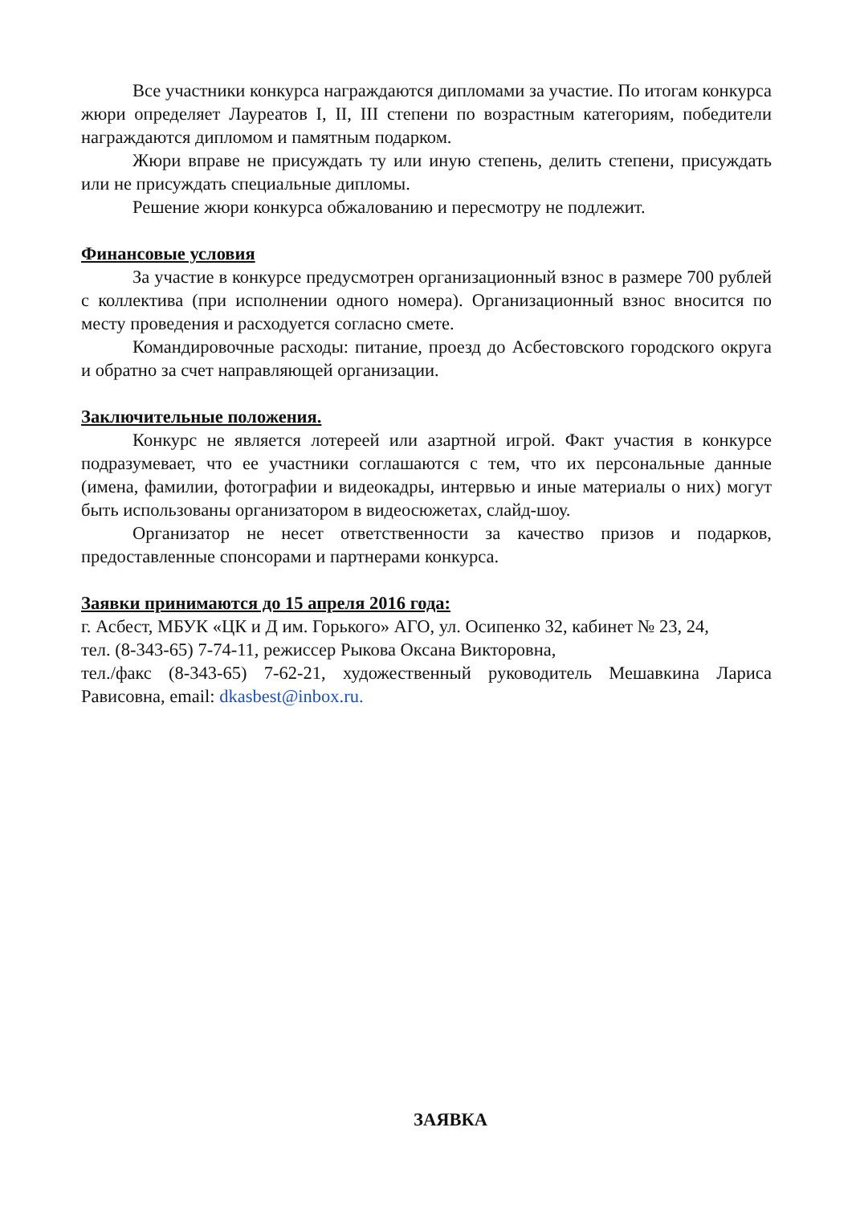Все участники конкурса награждаются дипломами за участие. По итогам конкурса жюри определяет Лауреатов I, II, III степени по возрастным категориям, победители награждаются дипломом и памятным подарком.
Жюри вправе не присуждать ту или иную степень, делить степени, присуждать или не присуждать специальные дипломы.
Решение жюри конкурса обжалованию и пересмотру не подлежит.
Финансовые условия
За участие в конкурсе предусмотрен организационный взнос в размере 700 рублей с коллектива (при исполнении одного номера). Организационный взнос вносится по месту проведения и расходуется согласно смете.
Командировочные расходы: питание, проезд до Асбестовского городского округа и обратно за счет направляющей организации.
Заключительные положения.
Конкурс не является лотереей или азартной игрой. Факт участия в конкурсе подразумевает, что ее участники соглашаются с тем, что их персональные данные (имена, фамилии, фотографии и видеокадры, интервью и иные материалы о них) могут быть использованы организатором в видеосюжетах, слайд-шоу.
Организатор не несет ответственности за качество призов и подарков, предоставленные спонсорами и партнерами конкурса.
Заявки принимаются до 15 апреля 2016 года:
г. Асбест, МБУК «ЦК и Д им. Горького» АГО, ул. Осипенко 32, кабинет № 23, 24,
тел. (8-343-65) 7-74-11, режиссер Рыкова Оксана Викторовна,
тел./факс (8-343-65) 7-62-21, художественный руководитель Мешавкина Лариса Рависовна, email: dkasbest@inbox.ru.
ЗАЯВКА